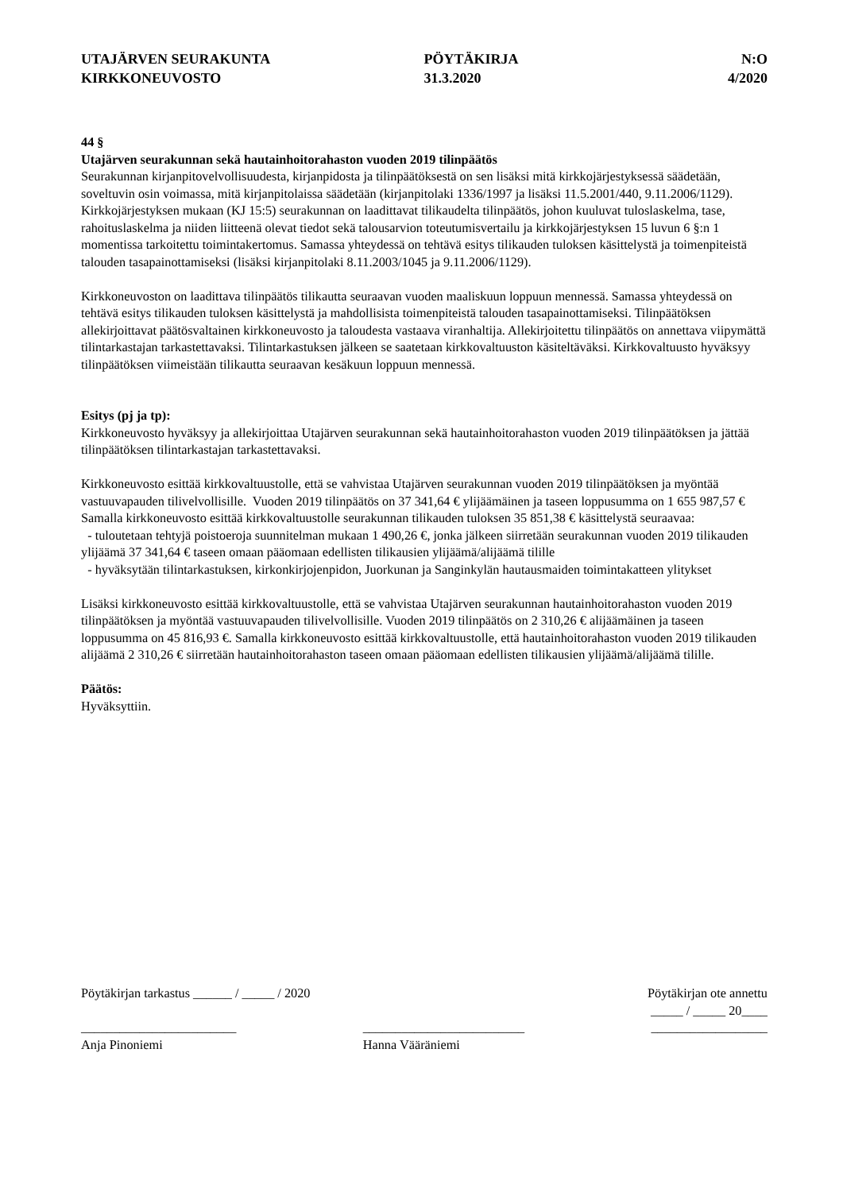UTAJÄRVEN SEURAKUNTA
KIRKKONEUVOSTO
PÖYTÄKIRJA
31.3.2020
N:O
4/2020
44 §
Utajärven seurakunnan sekä hautainhoitorahaston vuoden 2019 tilinpäätös
Seurakunnan kirjanpitovelvollisuudesta, kirjanpidosta ja tilinpäätöksestä on sen lisäksi mitä kirkkojärjestyksessä säädetään, soveltuvin osin voimassa, mitä kirjanpitolaissa säädetään (kirjanpitolaki 1336/1997 ja lisäksi 11.5.2001/440, 9.11.2006/1129). Kirkkojärjestyksen mukaan (KJ 15:5) seurakunnan on laadittavat tilikaudelta tilinpäätös, johon kuuluvat tuloslaskelma, tase, rahoituslaskelma ja niiden liitteenä olevat tiedot sekä talousarvion toteutumisvertailu ja kirkkojärjestyksen 15 luvun 6 §:n 1 momentissa tarkoitettu toimintakertomus. Samassa yhteydessä on tehtävä esitys tilikauden tuloksen käsittelystä ja toimenpiteistä talouden tasapainottamiseksi (lisäksi kirjanpitolaki 8.11.2003/1045 ja 9.11.2006/1129).
Kirkkoneuvoston on laadittava tilinpäätös tilikautta seuraavan vuoden maaliskuun loppuun mennessä. Samassa yhteydessä on tehtävä esitys tilikauden tuloksen käsittelystä ja mahdollisista toimenpiteistä talouden tasapainottamiseksi. Tilinpäätöksen allekirjoittavat päätösvaltainen kirkkoneuvosto ja taloudesta vastaava viranhaltija. Allekirjoitettu tilinpäätös on annettava viipymättä tilintarkastajan tarkastettavaksi. Tilintarkastuksen jälkeen se saatetaan kirkkovaltuuston käsiteltäväksi. Kirkkovaltuusto hyväksyy tilinpäätöksen viimeistään tilikautta seuraavan kesäkuun loppuun mennessä.
Esitys (pj ja tp):
Kirkkoneuvosto hyväksyy ja allekirjoittaa Utajärven seurakunnan sekä hautainhoitorahaston vuoden 2019 tilinpäätöksen ja jättää tilinpäätöksen tilintarkastajan tarkastettavaksi.
Kirkkoneuvosto esittää kirkkovaltuustolle, että se vahvistaa Utajärven seurakunnan vuoden 2019 tilinpäätöksen ja myöntää vastuuvapauden tilivelvollisille. Vuoden 2019 tilinpäätös on 37 341,64 € ylijäämäinen ja taseen loppusumma on 1 655 987,57 €
Samalla kirkkoneuvosto esittää kirkkovaltuustolle seurakunnan tilikauden tuloksen 35 851,38 € käsittelystä seuraavaa:
- tuloutetaan tehtyjä poistoeroja suunnitelman mukaan 1 490,26 €, jonka jälkeen siirretään seurakunnan vuoden 2019 tilikauden ylijäämä 37 341,64 € taseen omaan pääomaan edellisten tilikausien ylijäämä/alijäämä tilille
- hyväksytään tilintarkastuksen, kirkonkirjojenpidon, Juorkunan ja Sanginkylän hautausmaiden toimintakatteen ylitykset
Lisäksi kirkkoneuvosto esittää kirkkovaltuustolle, että se vahvistaa Utajärven seurakunnan hautainhoitorahaston vuoden 2019 tilinpäätöksen ja myöntää vastuuvapauden tilivelvollisille. Vuoden 2019 tilinpäätös on 2 310,26 € alijäämäinen ja taseen loppusumma on 45 816,93 €. Samalla kirkkoneuvosto esittää kirkkovaltuustolle, että hautainhoitorahaston vuoden 2019 tilikauden alijäämä 2 310,26 € siirretään hautainhoitorahaston taseen omaan pääomaan edellisten tilikausien ylijäämä/alijäämä tilille.
Päätös:
Hyväksyttiin.
Pöytäkirjan tarkastus ______ / _____ / 2020
Pöytäkirjan ote annettu
_____ / _____ 20____
________________________
Anja Pinoniemi
_________________________
Hanna Vääräniemi
__________________